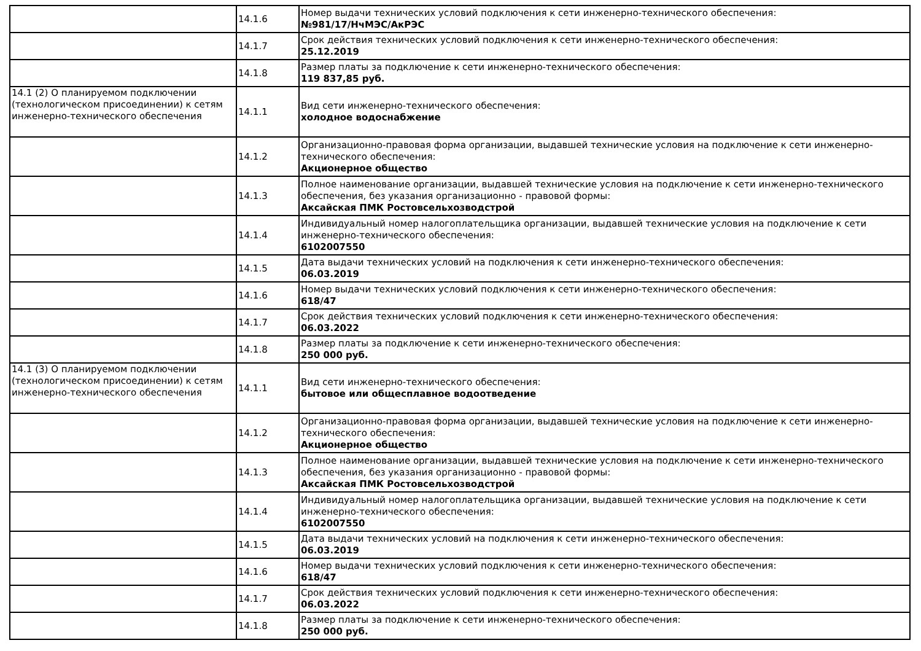| | 14.1.6 | Номер выдачи технических условий подключения к сети инженерно-технического обеспечения: №981/17/НчМЭС/АкРЭС |
| | 14.1.7 | Срок действия технических условий подключения к сети инженерно-технического обеспечения: 25.12.2019 |
| | 14.1.8 | Размер платы за подключение к сети инженерно-технического обеспечения: 119 837,85 руб. |
| 14.1 (2) О планируемом подключении (технологическом присоединении) к сетям инженерно-технического обеспечения | 14.1.1 | Вид сети инженерно-технического обеспечения: холодное водоснабжение |
| | 14.1.2 | Организационно-правовая форма организации, выдавшей технические условия на подключение к сети инженерно-технического обеспечения: Акционерное общество |
| | 14.1.3 | Полное наименование организации, выдавшей технические условия на подключение к сети инженерно-технического обеспечения, без указания организационно - правовой формы: Аксайская ПМК Ростовсельхозводстрой |
| | 14.1.4 | Индивидуальный номер налогоплательщика организации, выдавшей технические условия на подключение к сети инженерно-технического обеспечения: 6102007550 |
| | 14.1.5 | Дата выдачи технических условий на подключения к сети инженерно-технического обеспечения: 06.03.2019 |
| | 14.1.6 | Номер выдачи технических условий подключения к сети инженерно-технического обеспечения: 618/47 |
| | 14.1.7 | Срок действия технических условий подключения к сети инженерно-технического обеспечения: 06.03.2022 |
| | 14.1.8 | Размер платы за подключение к сети инженерно-технического обеспечения: 250 000 руб. |
| 14.1 (3) О планируемом подключении (технологическом присоединении) к сетям инженерно-технического обеспечения | 14.1.1 | Вид сети инженерно-технического обеспечения: бытовое или общесплавное водоотведение |
| | 14.1.2 | Организационно-правовая форма организации, выдавшей технические условия на подключение к сети инженерно-технического обеспечения: Акционерное общество |
| | 14.1.3 | Полное наименование организации, выдавшей технические условия на подключение к сети инженерно-технического обеспечения, без указания организационно - правовой формы: Аксайская ПМК Ростовсельхозводстрой |
| | 14.1.4 | Индивидуальный номер налогоплательщика организации, выдавшей технические условия на подключение к сети инженерно-технического обеспечения: 6102007550 |
| | 14.1.5 | Дата выдачи технических условий на подключения к сети инженерно-технического обеспечения: 06.03.2019 |
| | 14.1.6 | Номер выдачи технических условий подключения к сети инженерно-технического обеспечения: 618/47 |
| | 14.1.7 | Срок действия технических условий подключения к сети инженерно-технического обеспечения: 06.03.2022 |
| | 14.1.8 | Размер платы за подключение к сети инженерно-технического обеспечения: 250 000 руб. |